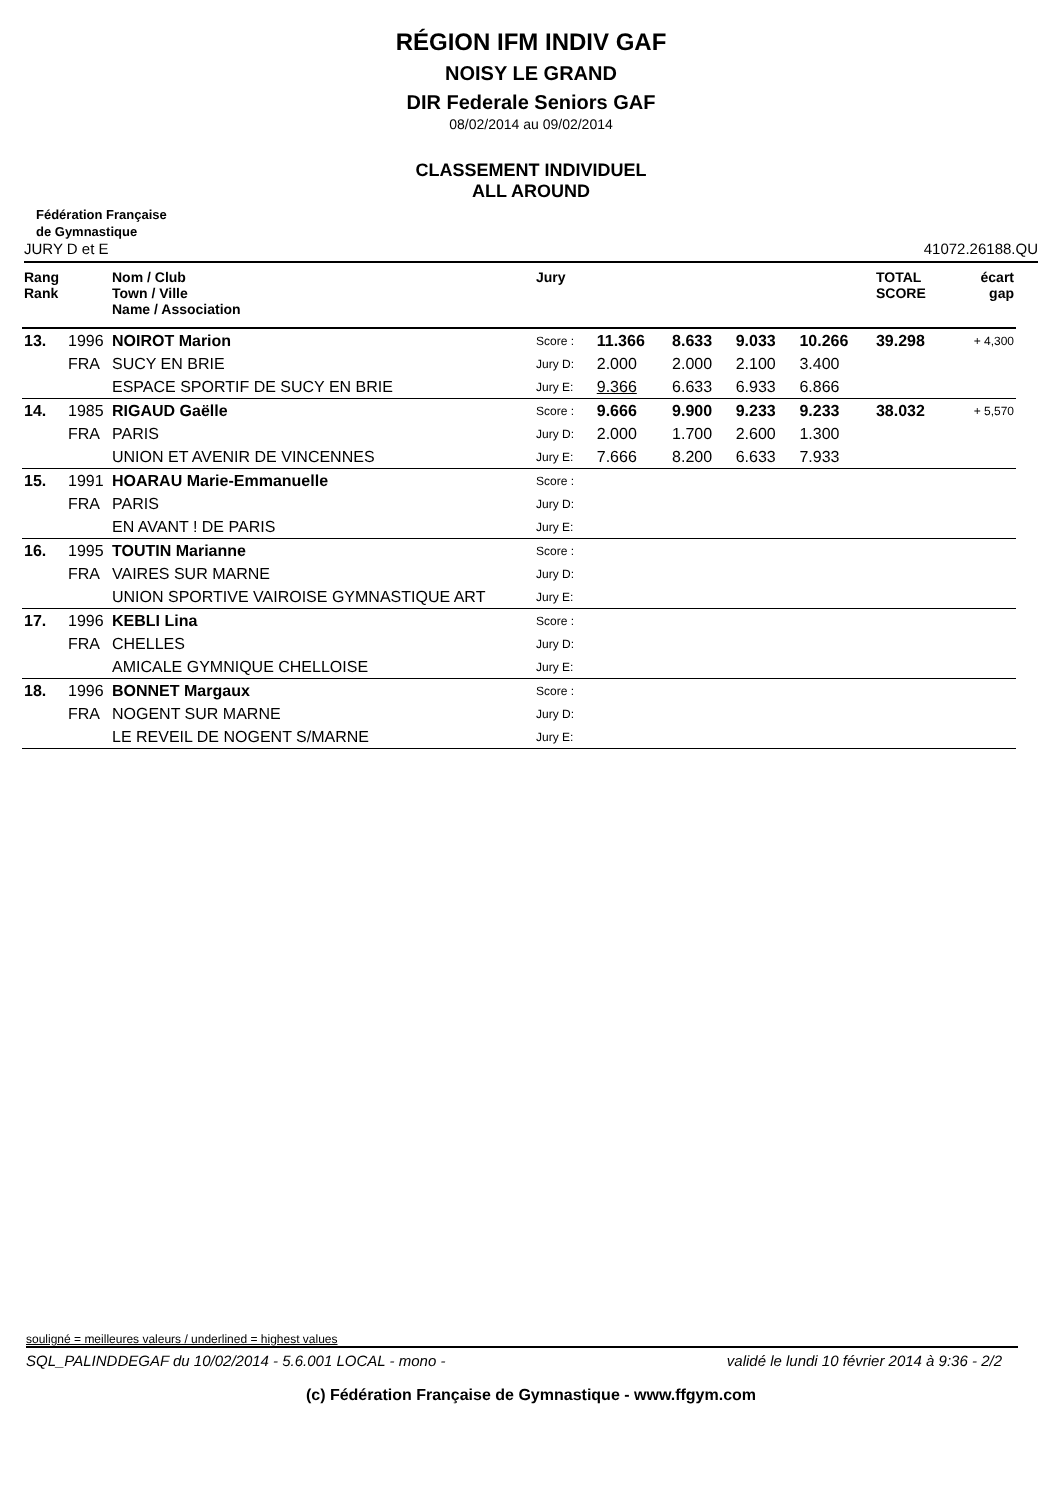RÉGION IFM INDIV GAF
NOISY LE GRAND
DIR Federale Seniors GAF
08/02/2014 au 09/02/2014
CLASSEMENT INDIVIDUEL
ALL AROUND
Fédération Française
de Gymnastique
JURY D et E 41072.26188.QU
| Rang Rank | | Nom / Club Town / Ville Name / Association | Jury | | | | | TOTAL SCORE | écart gap |
| --- | --- | --- | --- | --- | --- | --- | --- | --- | --- |
| 13. | 1996 | NOIROT Marion | Score : | 11.366 | 8.633 | 9.033 | 10.266 | 39.298 | + 4,300 |
| | FRA | SUCY EN BRIE | Jury D: | 2.000 | 2.000 | 2.100 | 3.400 | | |
| | | ESPACE SPORTIF DE SUCY EN BRIE | Jury E: | 9.366 | 6.633 | 6.933 | 6.866 | | |
| 14. | 1985 | RIGAUD Gaëlle | Score : | 9.666 | 9.900 | 9.233 | 9.233 | 38.032 | + 5,570 |
| | FRA | PARIS | Jury D: | 2.000 | 1.700 | 2.600 | 1.300 | | |
| | | UNION ET AVENIR DE VINCENNES | Jury E: | 7.666 | 8.200 | 6.633 | 7.933 | | |
| 15. | 1991 | HOARAU Marie-Emmanuelle | Score : | | | | | | |
| | FRA | PARIS | Jury D: | | | | | | |
| | | EN AVANT ! DE PARIS | Jury E: | | | | | | |
| 16. | 1995 | TOUTIN Marianne | Score : | | | | | | |
| | FRA | VAIRES SUR MARNE | Jury D: | | | | | | |
| | | UNION SPORTIVE VAIROISE GYMNASTIQUE ART | Jury E: | | | | | | |
| 17. | 1996 | KEBLI Lina | Score : | | | | | | |
| | FRA | CHELLES | Jury D: | | | | | | |
| | | AMICALE GYMNIQUE CHELLOISE | Jury E: | | | | | | |
| 18. | 1996 | BONNET Margaux | Score : | | | | | | |
| | FRA | NOGENT SUR MARNE | Jury D: | | | | | | |
| | | LE REVEIL DE NOGENT S/MARNE | Jury E: | | | | | | |
souligné = meilleures valeurs / underlined = highest values
SQL_PALINDDEGAF du 10/02/2014 - 5.6.001 LOCAL - mono - validé le lundi 10 février 2014 à 9:36 - 2/2
(c) Fédération Française de Gymnastique - www.ffgym.com